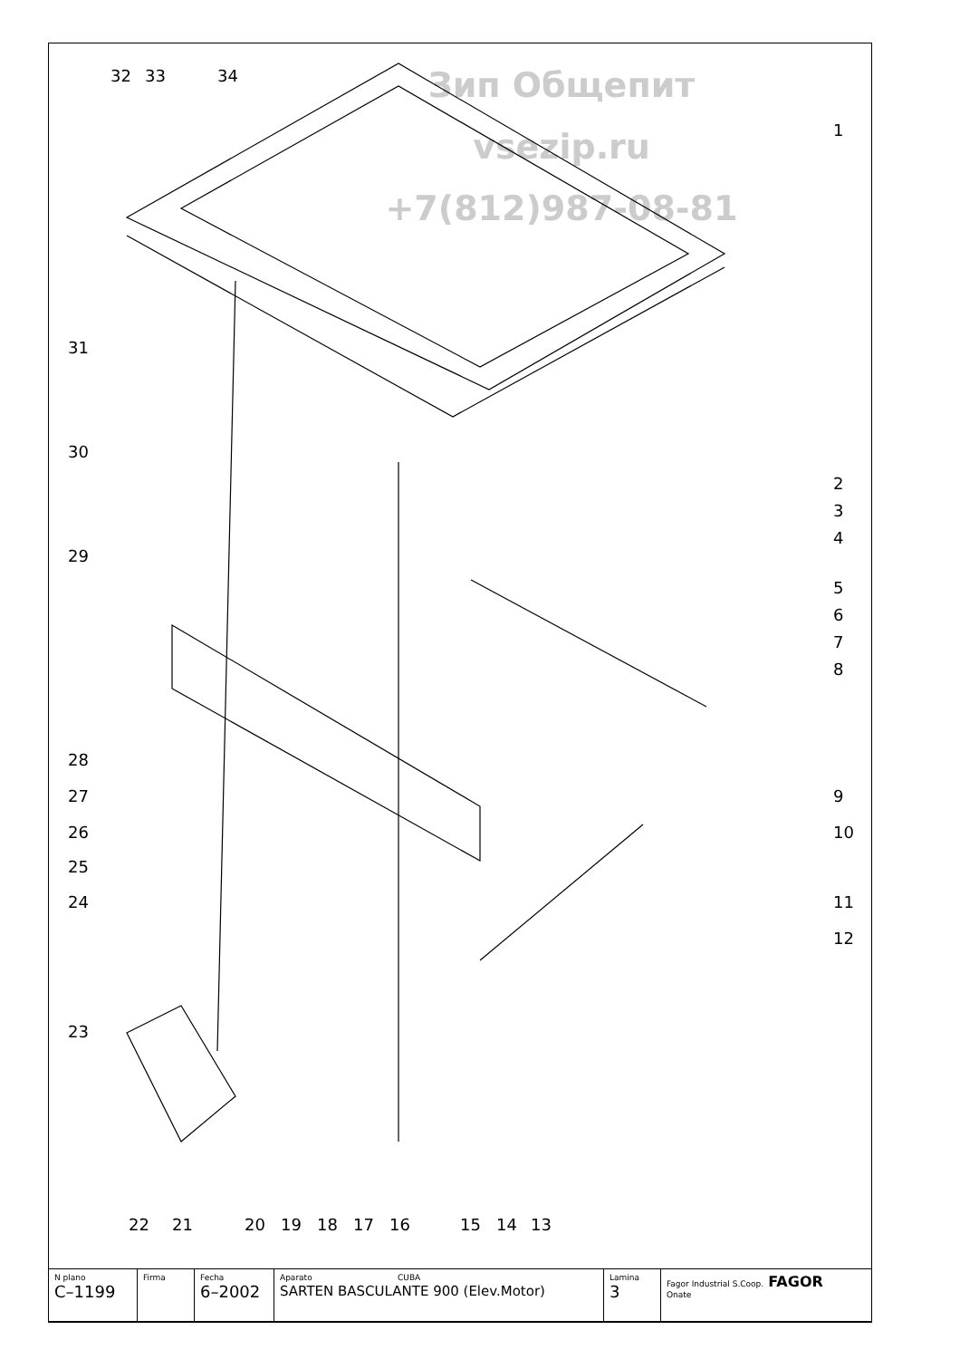Зип Общепит
vsezip.ru
+7(812)987-08-81
32
33
34
1
2
3
4
5
6
7
8
9
10
11
12
31
30
29
28
27
26
25
24
23
22
21
20
19
18
17
16
15
14
13
| N plano C–1199 | Firma | Fecha 6–2002 | Aparato CUBA SARTEN BASCULANTE 900 (Elev.Motor) | Lamina 3 | Fagor Industrial S.Coop. FAGOR Onate |